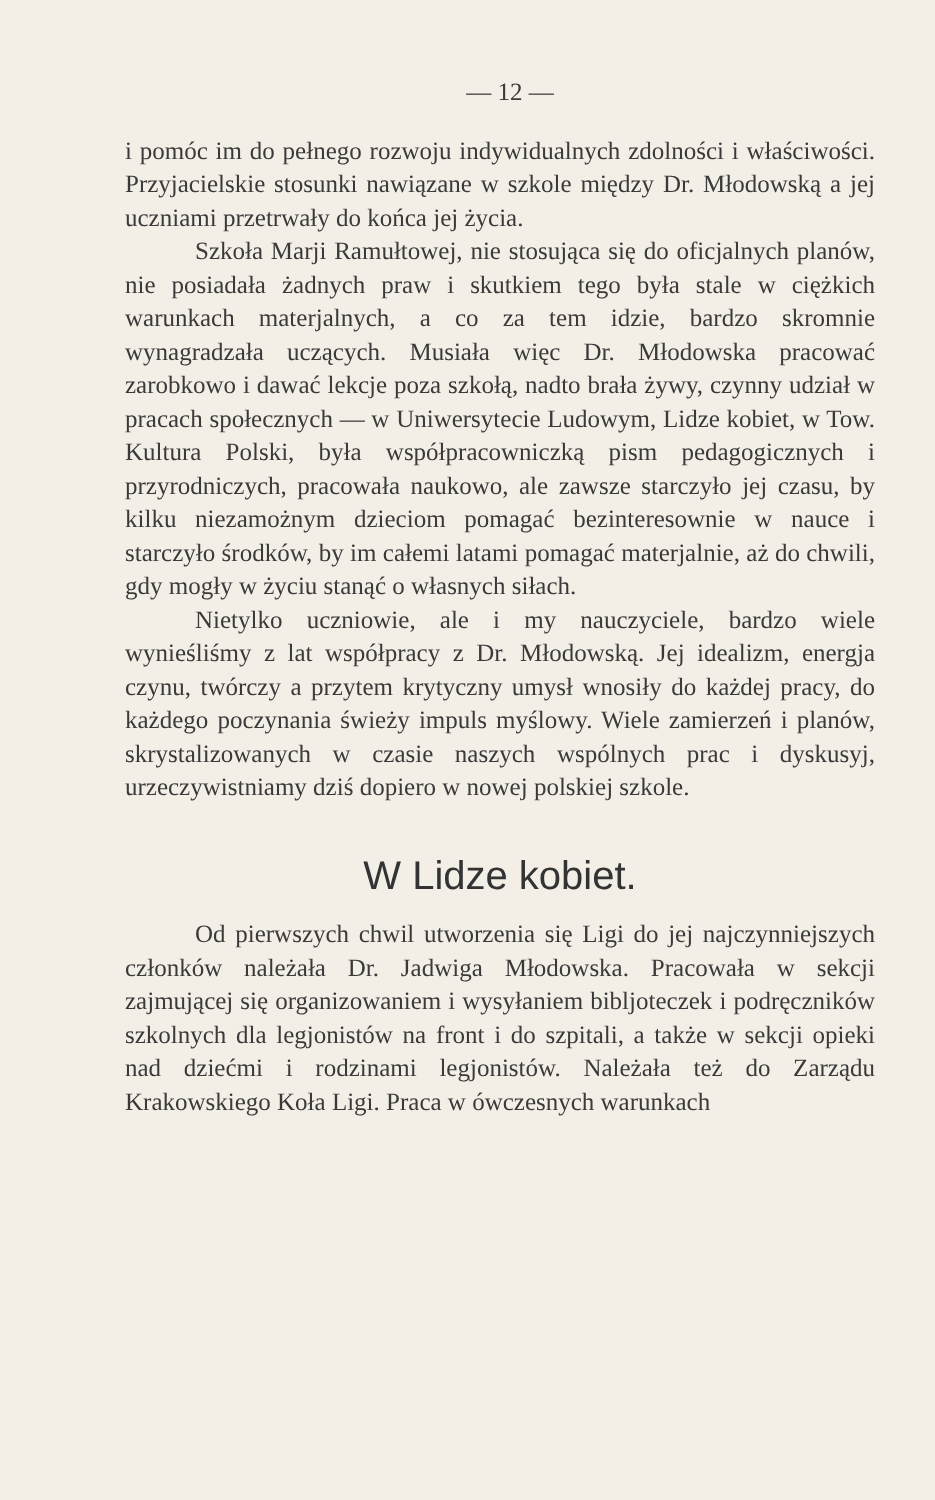— 12 —
i pomóc im do pełnego rozwoju indywidualnych zdolności i właściwości. Przyjacielskie stosunki nawiązane w szkole między Dr. Młodowską a jej uczniami przetrwały do końca jej życia.
Szkoła Marji Ramułtowej, nie stosująca się do oficjalnych planów, nie posiadała żadnych praw i skutkiem tego była stale w ciężkich warunkach materjalnych, a co za tem idzie, bardzo skromnie wynagradzała uczących. Musiała więc Dr. Młodowska pracować zarobkowo i dawać lekcje poza szkołą, nadto brała żywy, czynny udział w pracach społecznych — w Uniwersytecie Ludowym, Lidze kobiet, w Tow. Kultura Polski, była współpracowniczką pism pedagogicznych i przyrodniczych, pracowała naukowo, ale zawsze starczyło jej czasu, by kilku niezamożnym dzieciom pomagać bezinteresownie w nauce i starczyło środków, by im całemi latami pomagać materjalnie, aż do chwili, gdy mogły w życiu stanąć o własnych siłach.
Nietylko uczniowie, ale i my nauczyciele, bardzo wiele wynieśliśmy z lat współpracy z Dr. Młodowską. Jej idealizm, energja czynu, twórczy a przytem krytyczny umysł wnosiły do każdej pracy, do każdego poczynania świeży impuls myślowy. Wiele zamierzeń i planów, skrystalizowanych w czasie naszych wspólnych prac i dyskusyj, urzeczywistniamy dziś dopiero w nowej polskiej szkole.
W Lidze kobiet.
Od pierwszych chwil utworzenia się Ligi do jej najczynniejszych członków należała Dr. Jadwiga Młodowska. Pracowała w sekcji zajmującej się organizowaniem i wysyłaniem bibljoteczek i podręczników szkolnych dla legjonistów na front i do szpitali, a także w sekcji opieki nad dziećmi i rodzinami legjonistów. Należała też do Zarządu Krakowskiego Koła Ligi. Praca w ówczesnych warunkach